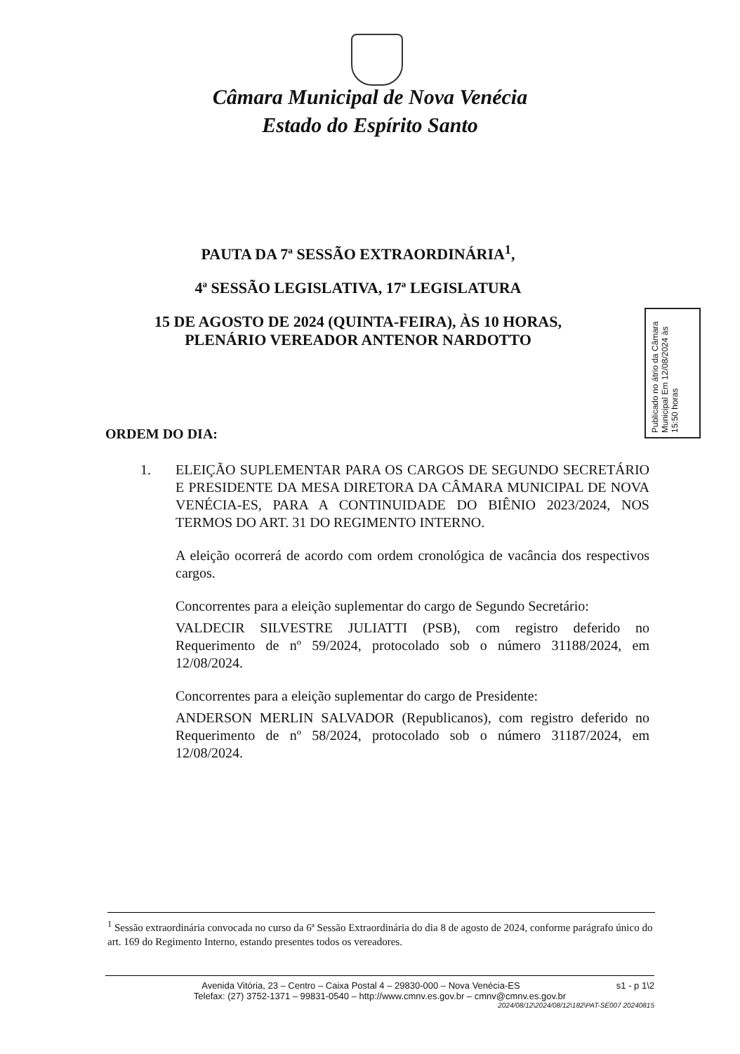Câmara Municipal de Nova Venécia
Estado do Espírito Santo
PAUTA DA 7ª SESSÃO EXTRAORDINÁRIA<sup>1</sup>,
4ª SESSÃO LEGISLATIVA, 17ª LEGISLATURA
15 DE AGOSTO DE 2024 (QUINTA-FEIRA), ÀS 10 HORAS,
PLENÁRIO VEREADOR ANTENOR NARDOTTO
Publicado no átrio da Câmara Municipal Em 12/08/2024 às 15:50 horas
ORDEM DO DIA:
1. ELEIÇÃO SUPLEMENTAR PARA OS CARGOS DE SEGUNDO SECRETÁRIO E PRESIDENTE DA MESA DIRETORA DA CÂMARA MUNICIPAL DE NOVA VENÉCIA-ES, PARA A CONTINUIDADE DO BIÊNIO 2023/2024, NOS TERMOS DO ART. 31 DO REGIMENTO INTERNO.
A eleição ocorrerá de acordo com ordem cronológica de vacância dos respectivos cargos.
Concorrentes para a eleição suplementar do cargo de Segundo Secretário:
VALDECIR SILVESTRE JULIATTI (PSB), com registro deferido no Requerimento de nº 59/2024, protocolado sob o número 31188/2024, em 12/08/2024.
Concorrentes para a eleição suplementar do cargo de Presidente:
ANDERSON MERLIN SALVADOR (Republicanos), com registro deferido no Requerimento de nº 58/2024, protocolado sob o número 31187/2024, em 12/08/2024.
<sup>1</sup> Sessão extraordinária convocada no curso da 6ª Sessão Extraordinária do dia 8 de agosto de 2024, conforme parágrafo único do art. 169 do Regimento Interno, estando presentes todos os vereadores.
Avenida Vitória, 23 – Centro – Caixa Postal 4 – 29830-000 – Nova Venécia-ES
s1 - p 1\2
Telefax: (27) 3752-1371 – 99831-0540 – http://www.cmnv.es.gov.br – cmnv@cmnv.es.gov.br
2024/08/12\2024/08/12\182\PAT-SE007 20240815